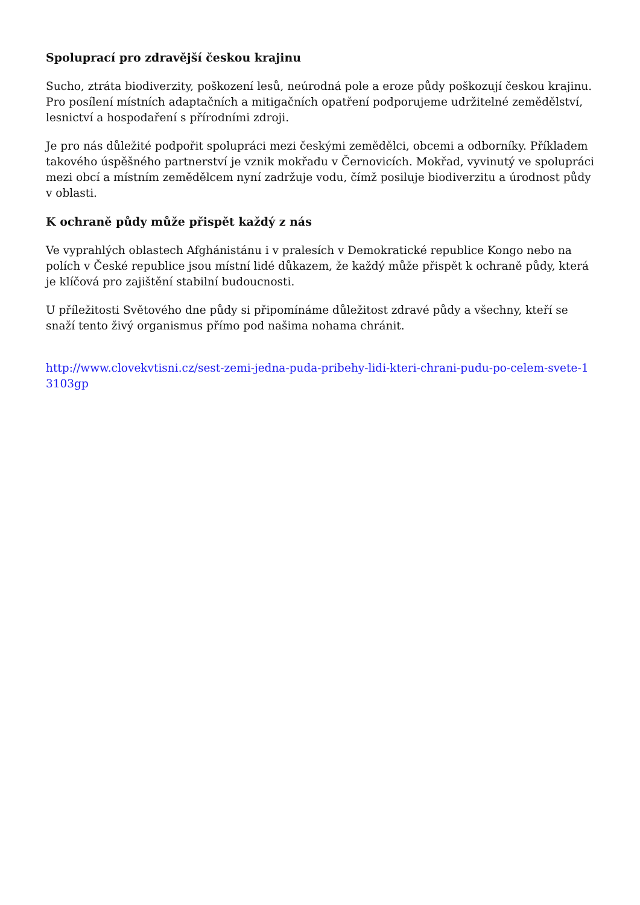Spoluprací pro zdravější českou krajinu
Sucho, ztráta biodiverzity, poškození lesů, neúrodná pole a eroze půdy poškozují českou krajinu. Pro posílení místních adaptačních a mitigačních opatření podporujeme udržitelné zemědělství, lesnictví a hospodaření s přírodními zdroji.
Je pro nás důležité podpořit spolupráci mezi českými zemědělci, obcemi a odborníky. Příkladem takového úspěšného partnerství je vznik mokřadu v Černovicích. Mokřad, vyvinutý ve spolupráci mezi obcí a místním zemědělcem nyní zadržuje vodu, čímž posiluje biodiverzitu a úrodnost půdy v oblasti.
K ochraně půdy může přispět každý z nás
Ve vyprahlých oblastech Afghánistánu i v pralesích v Demokratické republice Kongo nebo na polích v České republice jsou místní lidé důkazem, že každý může přispět k ochraně půdy, která je klíčová pro zajištění stabilní budoucnosti.
U příležitosti Světového dne půdy si připomínáme důležitost zdravé půdy a všechny, kteří se snaží tento živý organismus přímo pod našima nohama chránit.
http://www.clovekvtisni.cz/sest-zemi-jedna-puda-pribehy-lidi-kteri-chrani-pudu-po-celem-svete-13103gp